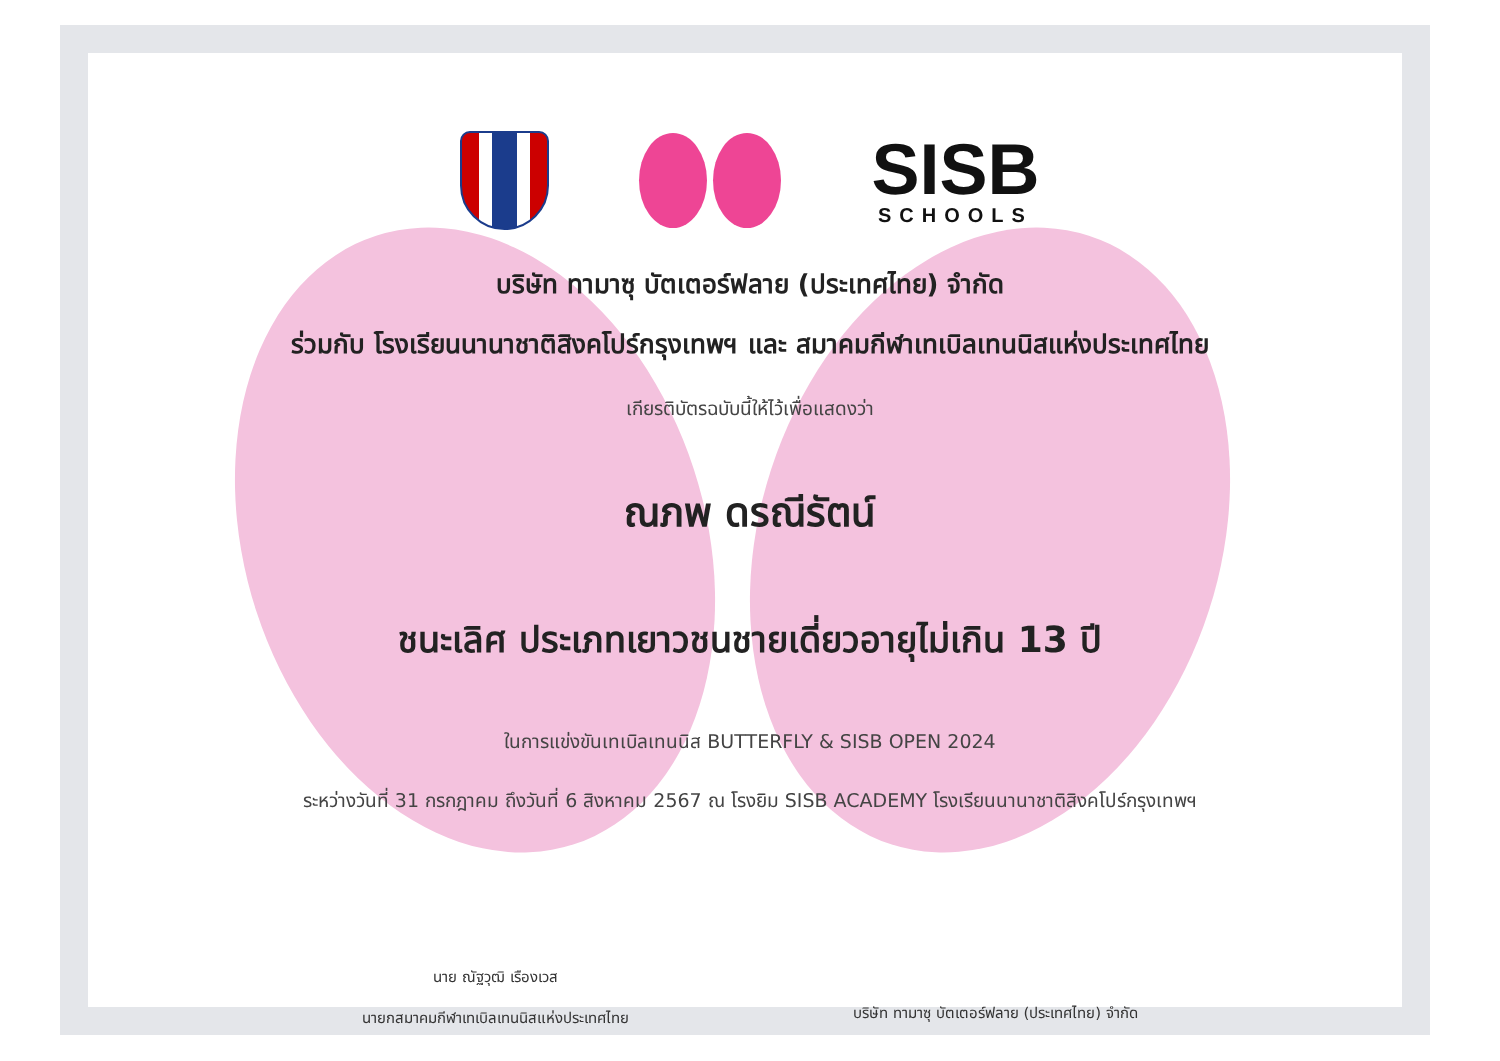SISB
SCHOOLS
บริษัท ทามาซุ บัตเตอร์ฟลาย (ประเทศไทย) จำกัด
ร่วมกับ โรงเรียนนานาชาติสิงคโปร์กรุงเทพฯ และ สมาคมกีฬาเทเบิลเทนนิสแห่งประเทศไทย
เกียรติบัตรฉบับนี้ให้ไว้เพื่อแสดงว่า
ณภพ ดรณีรัตน์
ชนะเลิศ ประเภทเยาวชนชายเดี่ยวอายุไม่เกิน 13 ปี
ในการแข่งขันเทเบิลเทนนิส BUTTERFLY & SISB OPEN 2024
ระหว่างวันที่ 31 กรกฎาคม ถึงวันที่ 6 สิงหาคม 2567 ณ โรงยิม SISB ACADEMY โรงเรียนนานาชาติสิงคโปร์กรุงเทพฯ
นาย ณัฐวุฒิ เรืองเวส
นายกสมาคมกีฬาเทเบิลเทนนิสแห่งประเทศไทย
บริษัท ทามาซุ บัตเตอร์ฟลาย (ประเทศไทย) จำกัด